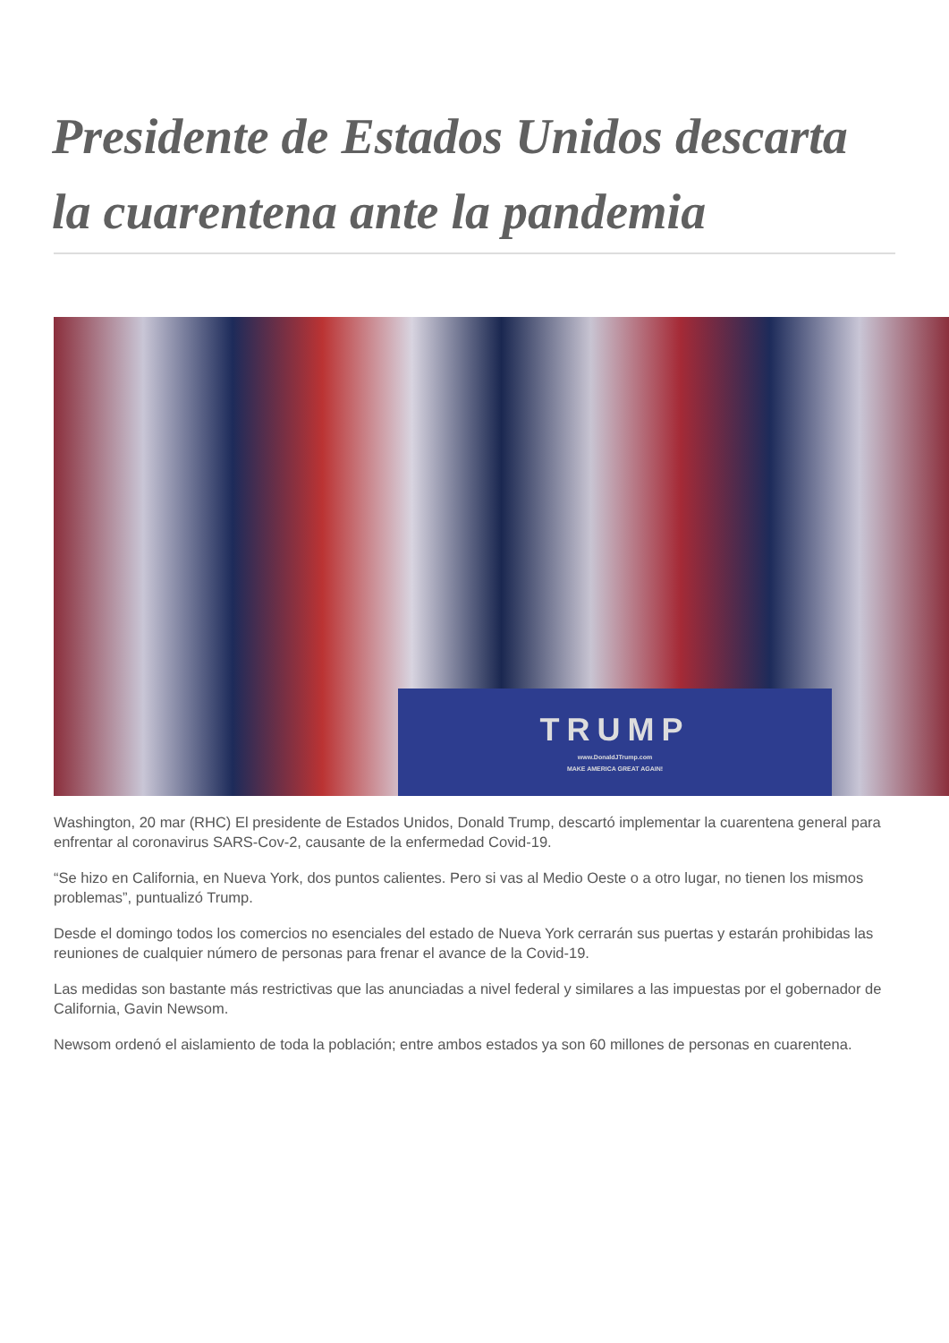Presidente de Estados Unidos descarta la cuarentena ante la pandemia
TRUMP
www.DonaldJTrump.com
MAKE AMERICA GREAT AGAIN!
Washington, 20 mar (RHC) El presidente de Estados Unidos, Donald Trump, descartó implementar la cuarentena general para enfrentar al coronavirus SARS-Cov-2, causante de la enfermedad Covid-19.
“Se hizo en California, en Nueva York, dos puntos calientes. Pero si vas al Medio Oeste o a otro lugar, no tienen los mismos problemas”, puntualizó Trump.
Desde el domingo todos los comercios no esenciales del estado de Nueva York cerrarán sus puertas y estarán prohibidas las reuniones de cualquier número de personas para frenar el avance de la Covid-19.
Las medidas son bastante más restrictivas que las anunciadas a nivel federal y similares a las impuestas por el gobernador de California, Gavin Newsom.
Newsom ordenó el aislamiento de toda la población; entre ambos estados ya son 60 millones de personas en cuarentena.